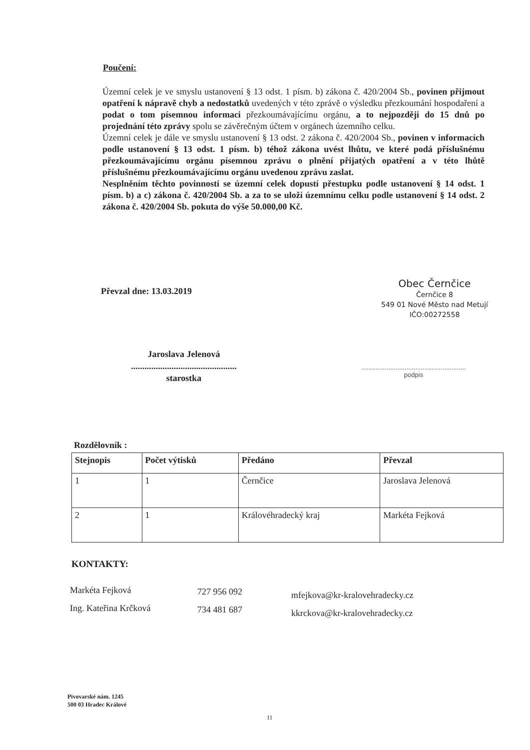Poučení:
Územní celek je ve smyslu ustanovení § 13 odst. 1 písm. b) zákona č. 420/2004 Sb., povinen přijmout opatření k nápravě chyb a nedostatků uvedených v této zprávě o výsledku přezkoumání hospodaření a podat o tom písemnou informaci přezkoumávajícímu orgánu, a to nejpozději do 15 dnů po projednání této zprávy spolu se závěrečným účtem v orgánech územního celku.
Územní celek je dále ve smyslu ustanovení § 13 odst. 2 zákona č. 420/2004 Sb., povinen v informacích podle ustanovení § 13 odst. 1 písm. b) téhož zákona uvést lhůtu, ve které podá příslušnému přezkoumávajícímu orgánu písemnou zprávu o plnění přijatých opatření a v této lhůtě příslušnému přezkoumávajícímu orgánu uvedenou zprávu zaslat.
Nesplněním těchto povinností se územní celek dopustí přestupku podle ustanovení § 14 odst. 1 písm. b) a c) zákona č. 420/2004 Sb. a za to se uloží územnímu celku podle ustanovení § 14 odst. 2 zákona č. 420/2004 Sb. pokuta do výše 50.000,00 Kč.
Převzal dne: 13.03.2019
Obec Černčice
Černčice 8
549 01 Nové Město nad Metují
IČO:00272558
Jaroslava Jelenová
...............................................
starostka
..........................................................
podpis
Rozdělovník :
| Stejnopis | Počet výtisků | Předáno | Převzal |
| --- | --- | --- | --- |
| 1 | 1 | Černčice | Jaroslava Jelenová |
| 2 | 1 | Královéhradecký kraj | Markéta Fejková |
KONTAKTY:
Markéta Fejková
Ing. Kateřina Krčková
727 956 092
734 481 687
mfejkova@kr-kralovehradecky.cz
kkrckova@kr-kralovehradecky.cz
Pivovarské nám. 1245
500 03 Hradec Králové
11